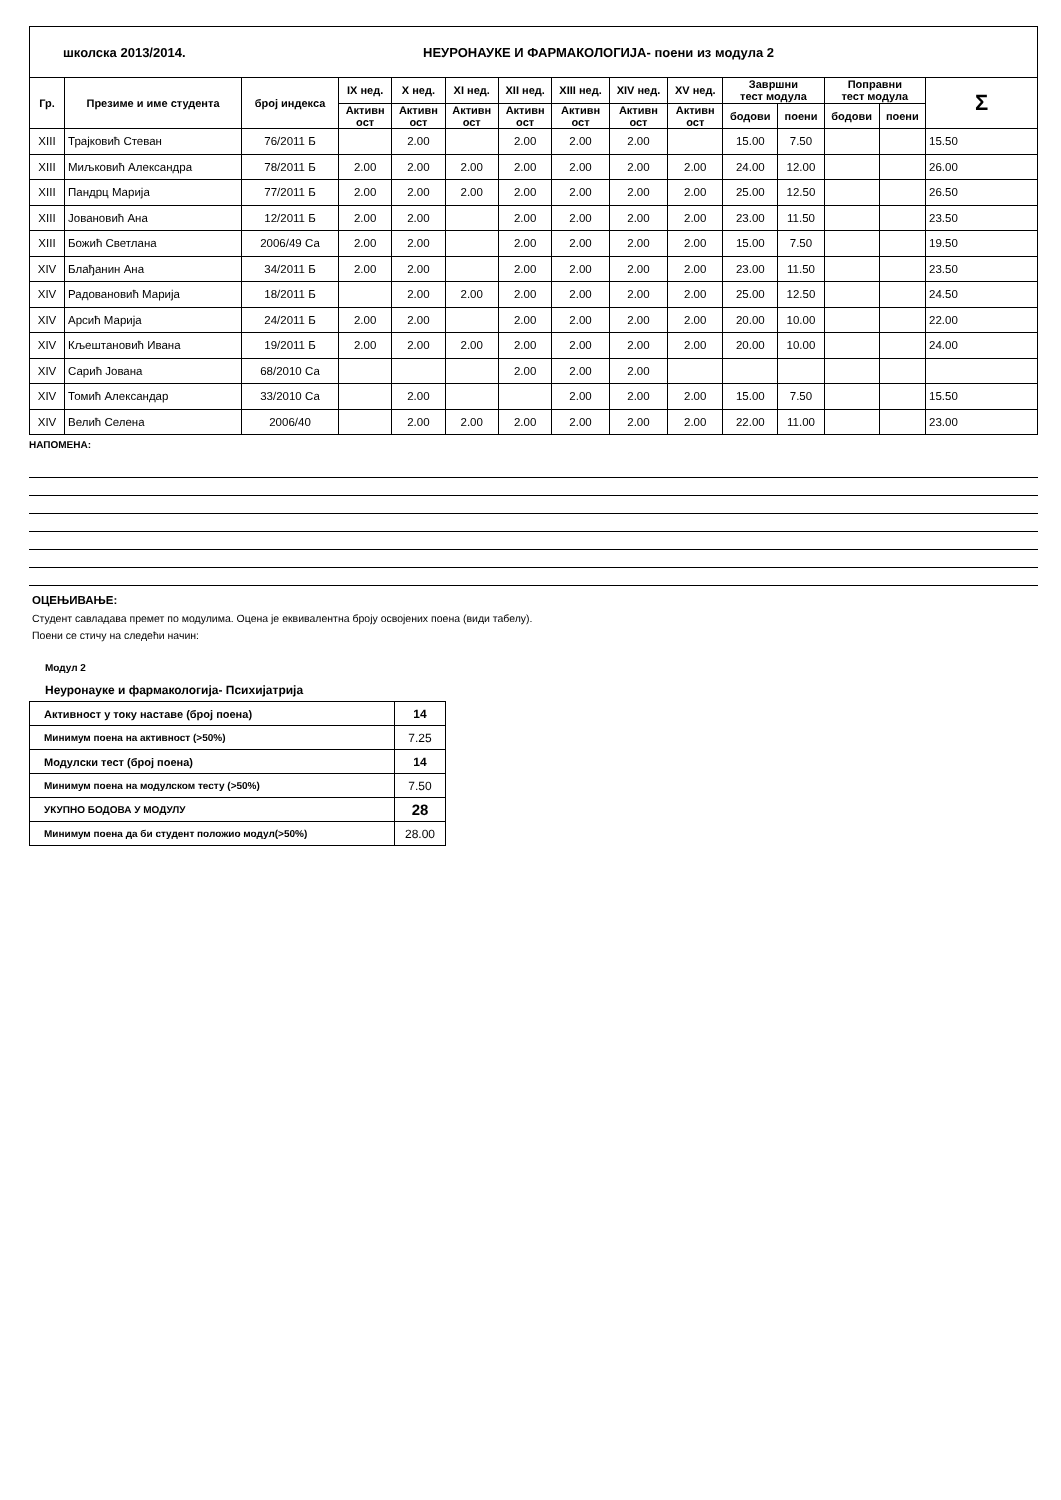школска 2013/2014. НЕУРОНАУКЕ И ФАРМАКОЛОГИЈА- поени из модула 2
| Гр. | Презиме и име студента | број индекса | IX нед. | X нед. | XI нед. | XII нед. | XIII нед. | XIV нед. | XV нед. | Завршни тест модула | | Поправни тест модула | | Σ |
| --- | --- | --- | --- | --- | --- | --- | --- | --- | --- | --- | --- | --- | --- | --- |
| | | | Активн ост | Активн ост | Активн ост | Активн ост | Активн ост | Активн ост | Активн ост | | | | | |
| | | | | | | | | | | бодови | поени | бодови | поени | |
| XIII | Трајковић Стеван | 76/2011 Б | | 2.00 | | 2.00 | 2.00 | 2.00 | | 15.00 | 7.50 | | | 15.50 |
| XIII | Миљковић Александра | 78/2011 Б | 2.00 | 2.00 | 2.00 | 2.00 | 2.00 | 2.00 | 2.00 | 24.00 | 12.00 | | | 26.00 |
| XIII | Пандрц Марија | 77/2011 Б | 2.00 | 2.00 | 2.00 | 2.00 | 2.00 | 2.00 | 2.00 | 25.00 | 12.50 | | | 26.50 |
| XIII | Јовановић Ана | 12/2011 Б | 2.00 | 2.00 | | 2.00 | 2.00 | 2.00 | 2.00 | 23.00 | 11.50 | | | 23.50 |
| XIII | Божић Светлана | 2006/49 Са | 2.00 | 2.00 | | 2.00 | 2.00 | 2.00 | 2.00 | 15.00 | 7.50 | | | 19.50 |
| XIV | Блађанин Ана | 34/2011 Б | 2.00 | 2.00 | | 2.00 | 2.00 | 2.00 | 2.00 | 23.00 | 11.50 | | | 23.50 |
| XIV | Радовановић Марија | 18/2011 Б | | 2.00 | 2.00 | 2.00 | 2.00 | 2.00 | 2.00 | 25.00 | 12.50 | | | 24.50 |
| XIV | Арсић Марија | 24/2011 Б | 2.00 | 2.00 | | 2.00 | 2.00 | 2.00 | 2.00 | 20.00 | 10.00 | | | 22.00 |
| XIV | Кљештановић Ивана | 19/2011 Б | 2.00 | 2.00 | 2.00 | 2.00 | 2.00 | 2.00 | 2.00 | 20.00 | 10.00 | | | 24.00 |
| XIV | Сарић Јована | 68/2010 Са | | | | 2.00 | 2.00 | 2.00 | | | | | | |
| XIV | Томић Александар | 33/2010 Са | | 2.00 | | | 2.00 | 2.00 | 2.00 | 15.00 | 7.50 | | | 15.50 |
| XIV | Велић Селена | 2006/40 | | 2.00 | 2.00 | 2.00 | 2.00 | 2.00 | 2.00 | 22.00 | 11.00 | | | 23.00 |
НАПОМЕНА:
ОЦЕЊИВАЊЕ:
Студент савладава премет по модулима. Оцена је еквивалентна броју освојених поена (види табелу).
Поени се стичу на следећи начин:
Модул 2
Неуронауке и фармакологија- Психијатрија
| Активност у току наставе (број поена) | 14 |
| Минимум поена на активност (>50%) | 7.25 |
| Модулски тест (број поена) | 14 |
| Минимум поена на модулском тесту (>50%) | 7.50 |
| УКУПНО БОДОВА У МОДУЛУ | 28 |
| Минимум поена да би студент положио модул(>50%) | 28.00 |